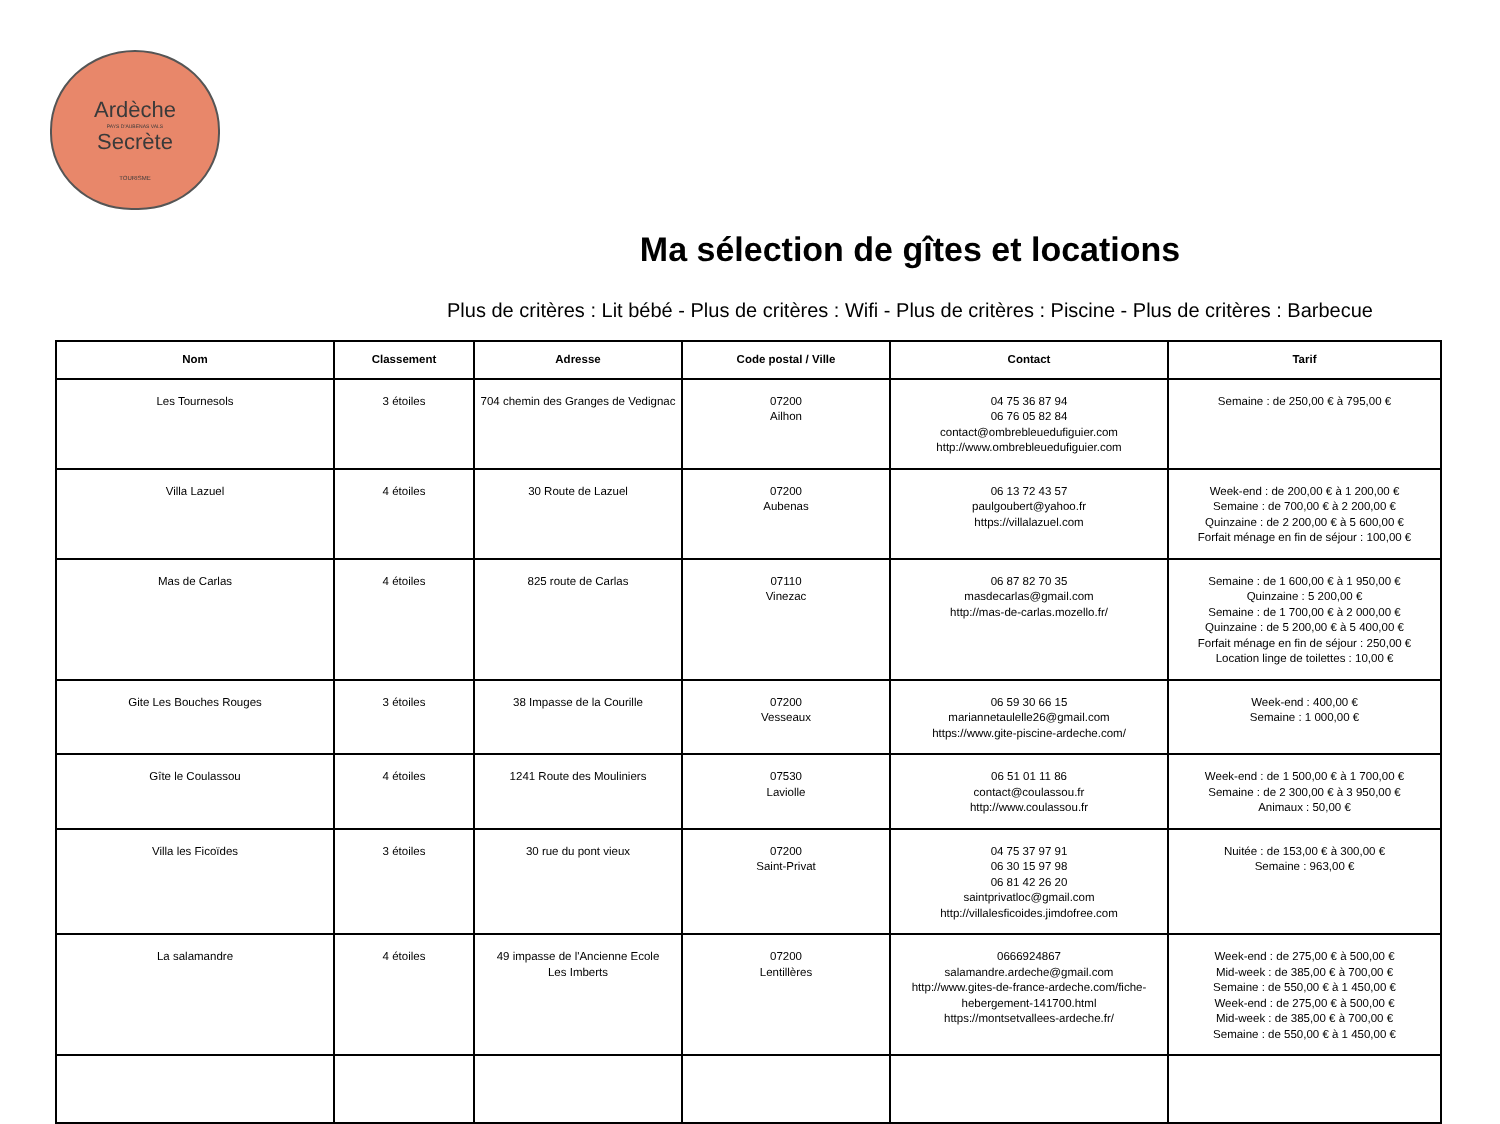Ardèche
PAYS D'AUBENAS VALS
Secrète
TOURISME
Ma sélection de gîtes et locations
Plus de critères : Lit bébé - Plus de critères : Wifi - Plus de critères : Piscine - Plus de critères : Barbecue
| Nom | Classement | Adresse | Code postal / Ville | Contact | Tarif |
| --- | --- | --- | --- | --- | --- |
| Les Tournesols | 3 étoiles | 704 chemin des Granges de Vedignac | 07200 Ailhon | 04 75 36 87 94 06 76 05 82 84 contact@ombrebleuedufiguier.com http://www.ombrebleuedufiguier.com | Semaine : de 250,00 € à 795,00 € |
| Villa Lazuel | 4 étoiles | 30 Route de Lazuel | 07200 Aubenas | 06 13 72 43 57 paulgoubert@yahoo.fr https://villalazuel.com | Week-end : de 200,00 € à 1 200,00 € Semaine : de 700,00 € à 2 200,00 € Quinzaine : de 2 200,00 € à 5 600,00 € Forfait ménage en fin de séjour : 100,00 € |
| Mas de Carlas | 4 étoiles | 825 route de Carlas | 07110 Vinezac | 06 87 82 70 35 masdecarlas@gmail.com http://mas-de-carlas.mozello.fr/ | Semaine : de 1 600,00 € à 1 950,00 € Quinzaine : 5 200,00 € Semaine : de 1 700,00 € à 2 000,00 € Quinzaine : de 5 200,00 € à 5 400,00 € Forfait ménage en fin de séjour : 250,00 € Location linge de toilettes : 10,00 € |
| Gite Les Bouches Rouges | 3 étoiles | 38 Impasse de la Courille | 07200 Vesseaux | 06 59 30 66 15 mariannetaulelle26@gmail.com https://www.gite-piscine-ardeche.com/ | Week-end : 400,00 € Semaine : 1 000,00 € |
| Gîte le Coulassou | 4 étoiles | 1241 Route des Mouliniers | 07530 Laviolle | 06 51 01 11 86 contact@coulassou.fr http://www.coulassou.fr | Week-end : de 1 500,00 € à 1 700,00 € Semaine : de 2 300,00 € à 3 950,00 € Animaux : 50,00 € |
| Villa les Ficoïdes | 3 étoiles | 30 rue du pont vieux | 07200 Saint-Privat | 04 75 37 97 91 06 30 15 97 98 06 81 42 26 20 saintprivatloc@gmail.com http://villalesficoides.jimdofree.com | Nuitée : de 153,00 € à 300,00 € Semaine : 963,00 € |
| La salamandre | 4 étoiles | 49 impasse de l'Ancienne Ecole Les Imberts | 07200 Lentillères | 0666924867 salamandre.ardeche@gmail.com http://www.gites-de-france-ardeche.com/fiche-hebergement-141700.html https://montsetvallees-ardeche.fr/ | Week-end : de 275,00 € à 500,00 € Mid-week : de 385,00 € à 700,00 € Semaine : de 550,00 € à 1 450,00 € Week-end : de 275,00 € à 500,00 € Mid-week : de 385,00 € à 700,00 € Semaine : de 550,00 € à 1 450,00 € |